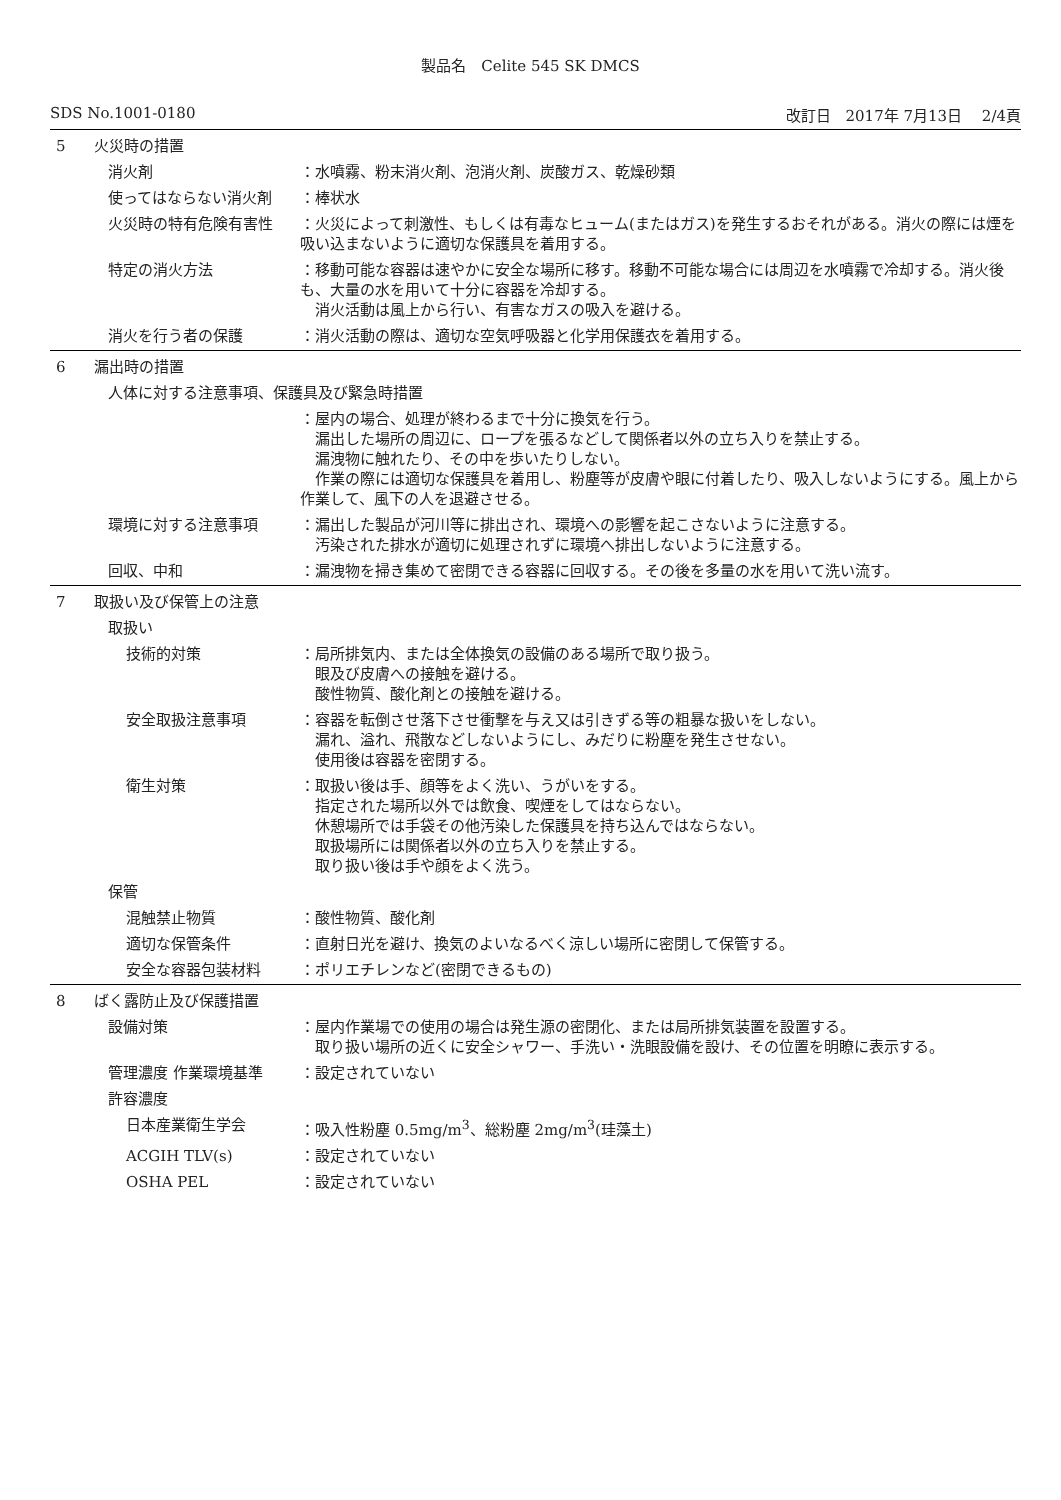製品名　Celite 545 SK DMCS
SDS No.1001-0180 改訂日　2017年 7月13日　 2/4頁
5 火災時の措置
消火剤 ：水噴霧、粉末消火剤、泡消火剤、炭酸ガス、乾燥砂類
使ってはならない消火剤 ：棒状水
火災時の特有危険有害性 ：火災によって刺激性、もしくは有毒なヒューム(またはガス)を発生するおそれがある。消火の際には煙を吸い込まないように適切な保護具を着用する。
特定の消火方法 ：移動可能な容器は速やかに安全な場所に移す。移動不可能な場合には周辺を水噴霧で冷却する。消火後も、大量の水を用いて十分に容器を冷却する。
　消火活動は風上から行い、有害なガスの吸入を避ける。
消火を行う者の保護 ：消火活動の際は、適切な空気呼吸器と化学用保護衣を着用する。
6 漏出時の措置
人体に対する注意事項、保護具及び緊急時措置
：屋内の場合、処理が終わるまで十分に換気を行う。
　漏出した場所の周辺に、ロープを張るなどして関係者以外の立ち入りを禁止する。
　漏洩物に触れたり、その中を歩いたりしない。
　作業の際には適切な保護具を着用し、粉塵等が皮膚や眼に付着したり、吸入しないようにする。風上から作業して、風下の人を退避させる。
環境に対する注意事項 ：漏出した製品が河川等に排出され、環境への影響を起こさないように注意する。
　汚染された排水が適切に処理されずに環境へ排出しないように注意する。
回収、中和 ：漏洩物を掃き集めて密閉できる容器に回収する。その後を多量の水を用いて洗い流す。
7 取扱い及び保管上の注意
取扱い
技術的対策 ：局所排気内、または全体換気の設備のある場所で取り扱う。
　眼及び皮膚への接触を避ける。
　酸性物質、酸化剤との接触を避ける。
安全取扱注意事項 ：容器を転倒させ落下させ衝撃を与え又は引きずる等の粗暴な扱いをしない。
　漏れ、溢れ、飛散などしないようにし、みだりに粉塵を発生させない。
　使用後は容器を密閉する。
衛生対策 ：取扱い後は手、顔等をよく洗い、うがいをする。
　指定された場所以外では飲食、喫煙をしてはならない。
　休憩場所では手袋その他汚染した保護具を持ち込んではならない。
　取扱場所には関係者以外の立ち入りを禁止する。
　取り扱い後は手や顔をよく洗う。
保管
混触禁止物質 ：酸性物質、酸化剤
適切な保管条件 ：直射日光を避け、換気のよいなるべく涼しい場所に密閉して保管する。
安全な容器包装材料 ：ポリエチレンなど(密閉できるもの)
8 ばく露防止及び保護措置
設備対策 ：屋内作業場での使用の場合は発生源の密閉化、または局所排気装置を設置する。
　取り扱い場所の近くに安全シャワー、手洗い・洗眼設備を設け、その位置を明瞭に表示する。
管理濃度 作業環境基準 ：設定されていない
許容濃度
日本産業衛生学会 ：吸入性粉塵 0.5mg/m<sup>3</sup>、総粉塵 2mg/m<sup>3</sup>(珪藻土)
ACGIH TLV(s) ：設定されていない
OSHA PEL ：設定されていない